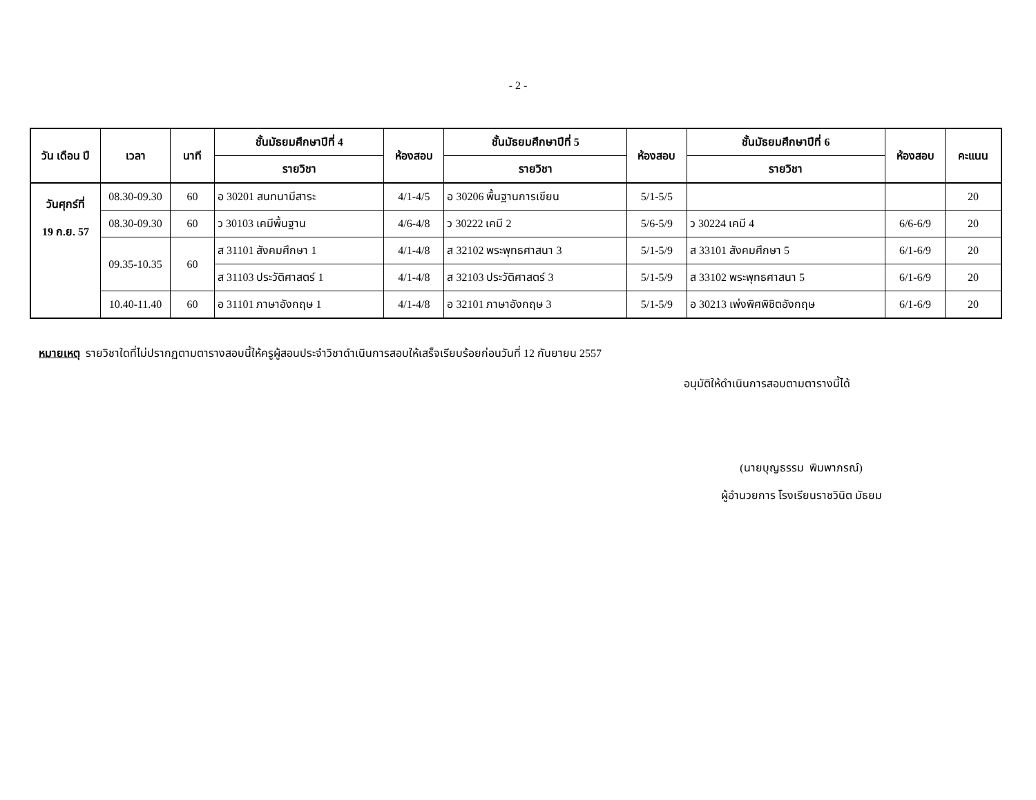- 2 -
| วัน เดือน ปี | เวลา | นาที | ชั้นมัธยมศึกษาปีที่ 4 | ห้องสอบ | ชั้นมัธยมศึกษาปีที่ 5 | ห้องสอบ | ชั้นมัธยมศึกษาปีที่ 6 | ห้องสอบ | คะแนน |
| --- | --- | --- | --- | --- | --- | --- | --- | --- | --- |
| | | | รายวิชา | | รายวิชา | | รายวิชา | | |
| วันศุกร์ที่ 19 ก.ย. 57 | 08.30-09.30 | 60 | อ 30201 สนทนามีสาระ | 4/1-4/5 | อ 30206 พื้นฐานการเขียน | 5/1-5/5 | | | 20 |
| | 08.30-09.30 | 60 | ว 30103 เคมีพื้นฐาน | 4/6-4/8 | ว 30222 เคมี 2 | 5/6-5/9 | ว 30224 เคมี 4 | 6/6-6/9 | 20 |
| | 09.35-10.35 | 60 | ส 31101 สังคมศึกษา 1 | 4/1-4/8 | ส 32102 พระพุทธศาสนา 3 | 5/1-5/9 | ส 33101 สังคมศึกษา 5 | 6/1-6/9 | 20 |
| | | | ส 31103 ประวัติศาสตร์ 1 | 4/1-4/8 | ส 32103 ประวัติศาสตร์ 3 | 5/1-5/9 | ส 33102 พระพุทธศาสนา 5 | 6/1-6/9 | 20 |
| | 10.40-11.40 | 60 | อ 31101 ภาษาอังกฤษ 1 | 4/1-4/8 | อ 32101 ภาษาอังกฤษ 3 | 5/1-5/9 | อ 30213 เพ่งพิศพิชิตอังกฤษ | 6/1-6/9 | 20 |
หมายเหตุ รายวิชาใดที่ไม่ปรากฏตามตารางสอบนี้ให้ครูผู้สอนประจำวิชาดำเนินการสอบให้เสร็จเรียบร้อยก่อนวันที่ 12 กันยายน 2557
อนุมัติให้ดำเนินการสอบตามตารางนี้ได้
(นายบุญธรรม พิมพาภรณ์)
ผู้อำนวยการ โรงเรียนราชวินิต มัธยม